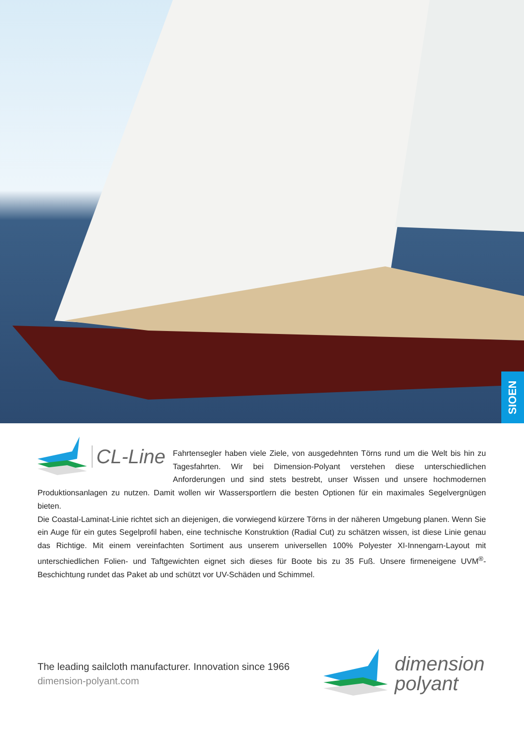SIOEN
CL-Line
Fahrtensegler haben viele Ziele, von ausgedehnten Törns rund um die Welt bis hin zu Tagesfahrten. Wir bei Dimension-Polyant verstehen diese unterschiedlichen Anforderungen und sind stets bestrebt, unser Wissen und unsere hochmodernen Produktionsanlagen zu nutzen. Damit wollen wir Wassersportlern die besten Optionen für ein maximales Segelvergnügen bieten.
Die Coastal-Laminat-Linie richtet sich an diejenigen, die vorwiegend kürzere Törns in der näheren Umgebung planen. Wenn Sie ein Auge für ein gutes Segelprofil haben, eine technische Konstruktion (Radial Cut) zu schätzen wissen, ist diese Linie genau das Richtige. Mit einem vereinfachten Sortiment aus unserem universellen 100% Polyester XI-Innengarn-Layout mit unterschiedlichen Folien- und Taftgewichten eignet sich dieses für Boote bis zu 35 Fuß. Unsere firmeneigene UVM<sup>®</sup>-Beschichtung rundet das Paket ab und schützt vor UV-Schäden und Schimmel.
The leading sailcloth manufacturer. Innovation since 1966
dimension-polyant.com
dimension
polyant